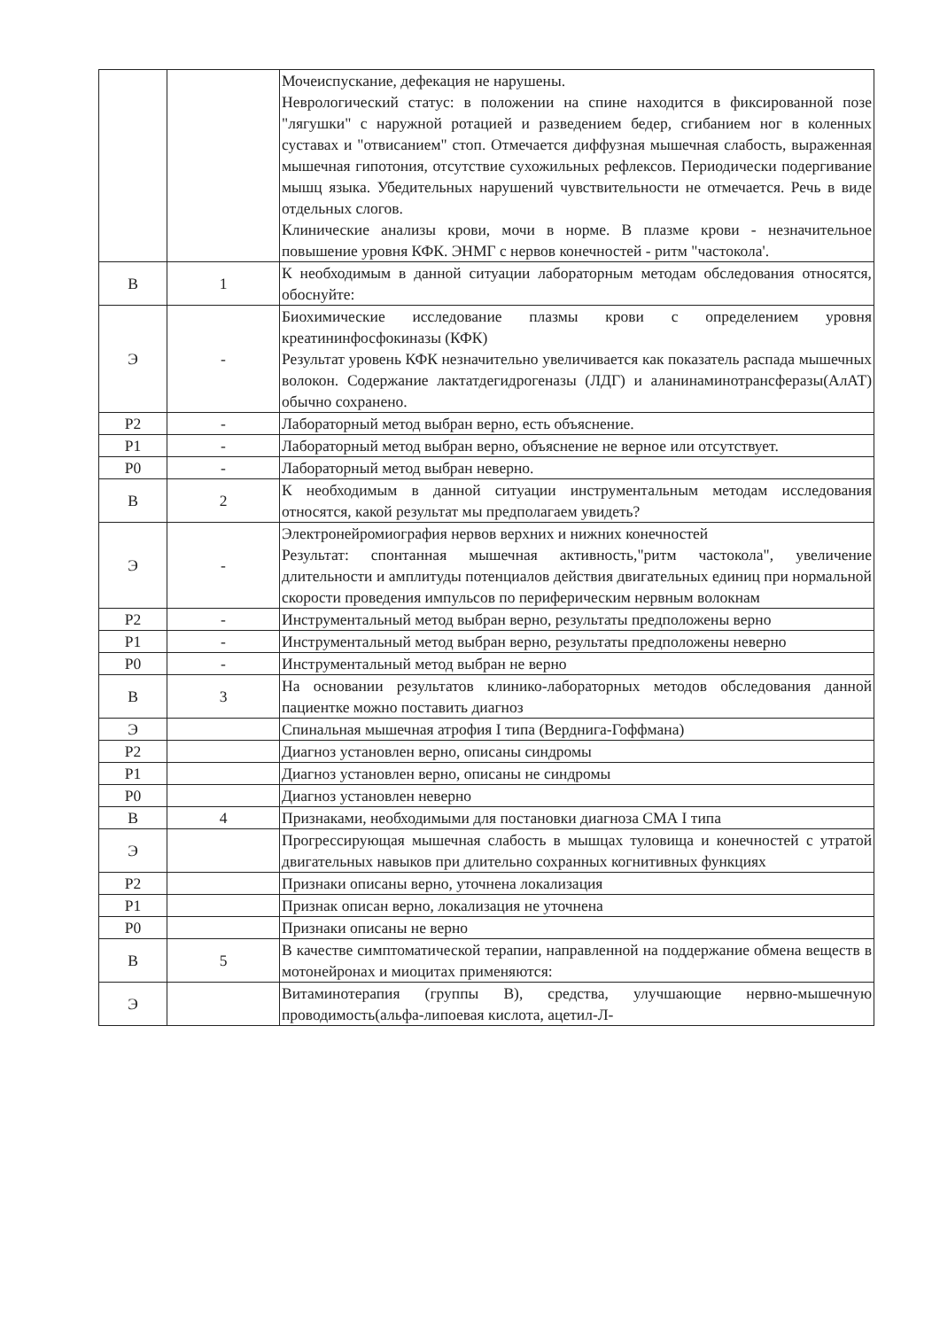| | | Мочеиспускание, дефекация не нарушены. Неврологический статус: в положении на спине находится в фиксированной позе "лягушки" с наружной ротацией и разведением бедер, сгибанием ног в коленных суставах и "отвисанием" стоп. Отмечается диффузная мышечная слабость, выраженная мышечная гипотония, отсутствие сухожильных рефлексов. Периодически подергивание мышц языка. Убедительных нарушений чувствительности не отмечается. Речь в виде отдельных слогов. Клинические анализы крови, мочи в норме. В плазме крови - незначительное повышение уровня КФК. ЭНМГ с нервов конечностей - ритм "частокола'. |
| В | 1 | К необходимым в данной ситуации лабораторным методам обследования относятся, обоснуйте: |
| Э | - | Биохимические исследование плазмы крови с определением уровня креатининфосфокиназы (КФК) Результат уровень КФК незначительно увеличивается как показатель распада мышечных волокон. Содержание лактатдегидрогеназы (ЛДГ) и аланинаминотрансферазы(АлАТ) обычно сохранено. |
| Р2 | - | Лабораторный метод выбран верно, есть объяснение. |
| Р1 | - | Лабораторный метод выбран верно, объяснение не верное или отсутствует. |
| Р0 | - | Лабораторный метод выбран неверно. |
| В | 2 | К необходимым в данной ситуации инструментальным методам исследования относятся, какой результат мы предполагаем увидеть? |
| Э | - | Электронейромиография нервов верхних и нижних конечностей Результат: спонтанная мышечная активность,"ритм частокола", увеличение длительности и амплитуды потенциалов действия двигательных единиц при нормальной скорости проведения импульсов по периферическим нервным волокнам |
| Р2 | - | Инструментальный метод выбран верно, результаты предположены верно |
| Р1 | - | Инструментальный метод выбран верно, результаты предположены неверно |
| Р0 | - | Инструментальный метод выбран не верно |
| В | 3 | На основании результатов клинико-лабораторных методов обследования данной пациентке можно поставить диагноз |
| Э | | Спинальная мышечная атрофия I типа (Верднига-Гоффмана) |
| Р2 | | Диагноз установлен верно, описаны синдромы |
| Р1 | | Диагноз установлен верно, описаны не синдромы |
| Р0 | | Диагноз установлен неверно |
| В | 4 | Признаками, необходимыми для постановки диагноза СМА I типа |
| Э | | Прогрессирующая мышечная слабость в мышцах туловища и конечностей с утратой двигательных навыков при длительно сохранных когнитивных функциях |
| Р2 | | Признаки описаны верно, уточнена локализация |
| Р1 | | Признак описан верно, локализация не уточнена |
| Р0 | | Признаки описаны не верно |
| В | 5 | В качестве симптоматической терапии, направленной на поддержание обмена веществ в мотонейронах и миоцитах применяются: |
| Э | | Витаминотерапия (группы В), средства, улучшающие нервно-мышечную проводимость(альфа-липоевая кислота, ацетил-Л- |